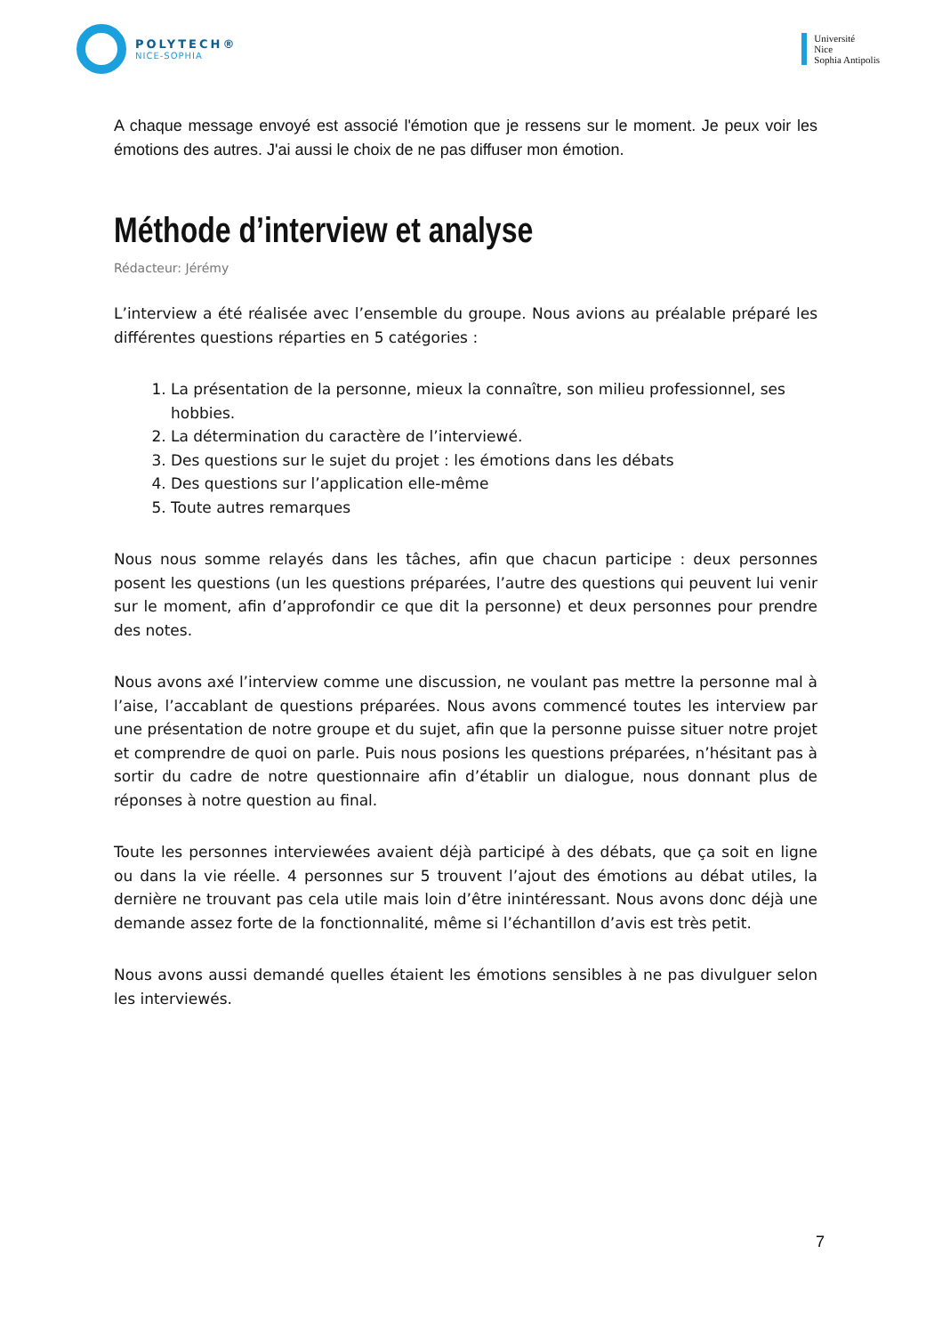POLYTECH®
NICE-SOPHIA
Université
Nice
Sophia Antipolis
A chaque message envoyé est associé l'émotion que je ressens sur le moment. Je peux voir les émotions des autres. J'ai aussi le choix de ne pas diffuser mon émotion.
Méthode d’interview et analyse
Rédacteur: Jérémy
L’interview a été réalisée avec l’ensemble du groupe. Nous avions au préalable préparé les différentes questions réparties en 5 catégories :
1. La présentation de la personne, mieux la connaître, son milieu professionnel, ses hobbies.
2. La détermination du caractère de l’interviewé.
3. Des questions sur le sujet du projet : les émotions dans les débats
4. Des questions sur l’application elle-même
5. Toute autres remarques
Nous nous somme relayés dans les tâches, afin que chacun participe : deux personnes posent les questions (un les questions préparées, l’autre des questions qui peuvent lui venir sur le moment, afin d’approfondir ce que dit la personne) et deux personnes pour prendre des notes.
Nous avons axé l’interview comme une discussion, ne voulant pas mettre la personne mal à l’aise, l’accablant de questions préparées. Nous avons commencé toutes les interview par une présentation de notre groupe et du sujet, afin que la personne puisse situer notre projet et comprendre de quoi on parle. Puis nous posions les questions préparées, n’hésitant pas à sortir du cadre de notre questionnaire afin d’établir un dialogue, nous donnant plus de réponses à notre question au final.
Toute les personnes interviewées avaient déjà participé à des débats, que ça soit en ligne ou dans la vie réelle. 4 personnes sur 5 trouvent l’ajout des émotions au débat utiles, la dernière ne trouvant pas cela utile mais loin d’être inintéressant. Nous avons donc déjà une demande assez forte de la fonctionnalité, même si l’échantillon d’avis est très petit.
Nous avons aussi demandé quelles étaient les émotions sensibles à ne pas divulguer selon les interviewés.
7